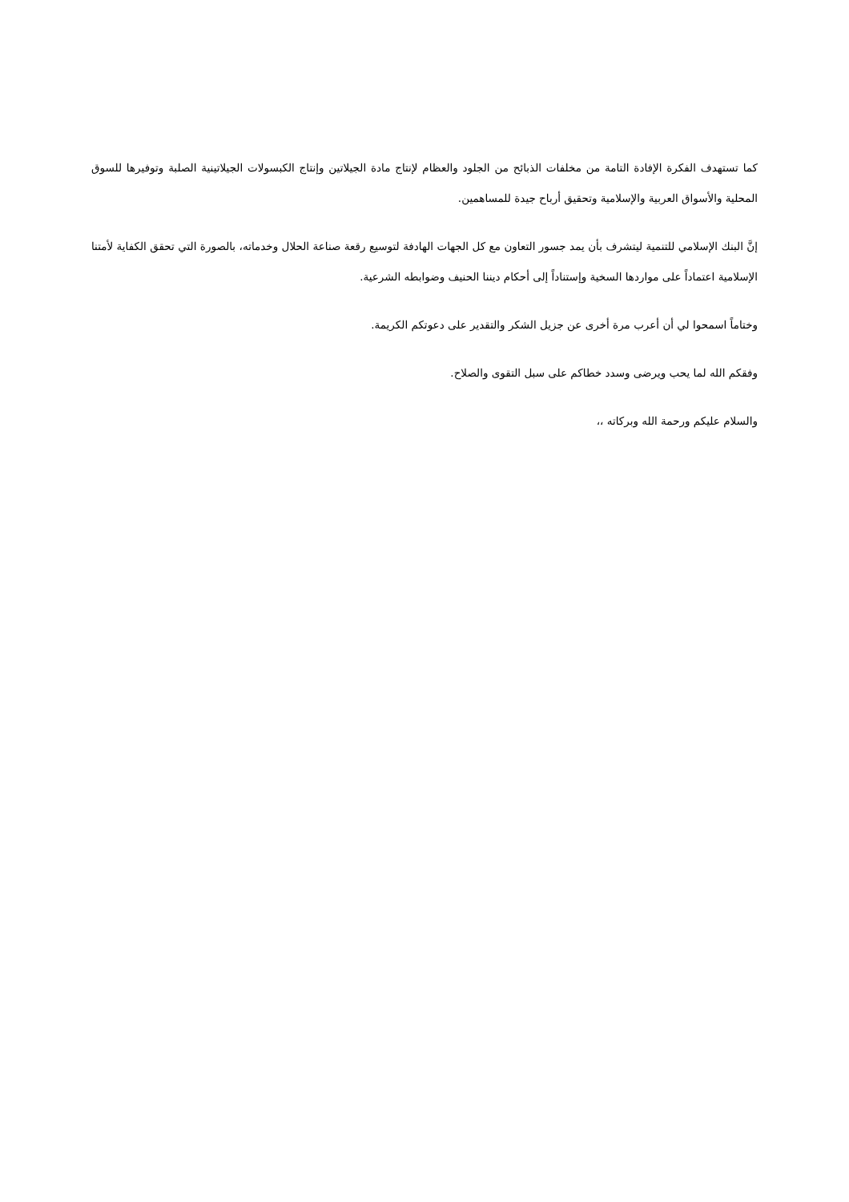كما تستهدف الفكرة الإفادة التامة من مخلفات الذبائح من الجلود والعظام لإنتاج مادة الجيلاتين وإنتاج الكبسولات الجيلاتينية الصلبة وتوفيرها للسوق المحلية والأسواق العربية والإسلامية وتحقيق أرباح جيدة للمساهمين.
إنَّ البنك الإسلامي للتنمية ليتشرف بأن يمد جسور التعاون مع كل الجهات الهادفة لتوسيع رقعة صناعة الحلال وخدماته، بالصورة التي تحقق الكفاية لأمتنا الإسلامية اعتماداً على مواردها السخية وإستناداً إلى أحكام ديننا الحنيف وضوابطه الشرعية.
وختاماً اسمحوا لي أن أعرب مرة أخرى عن جزيل الشكر والتقدير على دعوتكم الكريمة.
وفقكم الله لما يحب ويرضى وسدد خطاكم على سبل التقوى والصلاح.
والسلام عليكم ورحمة الله وبركاته ،،